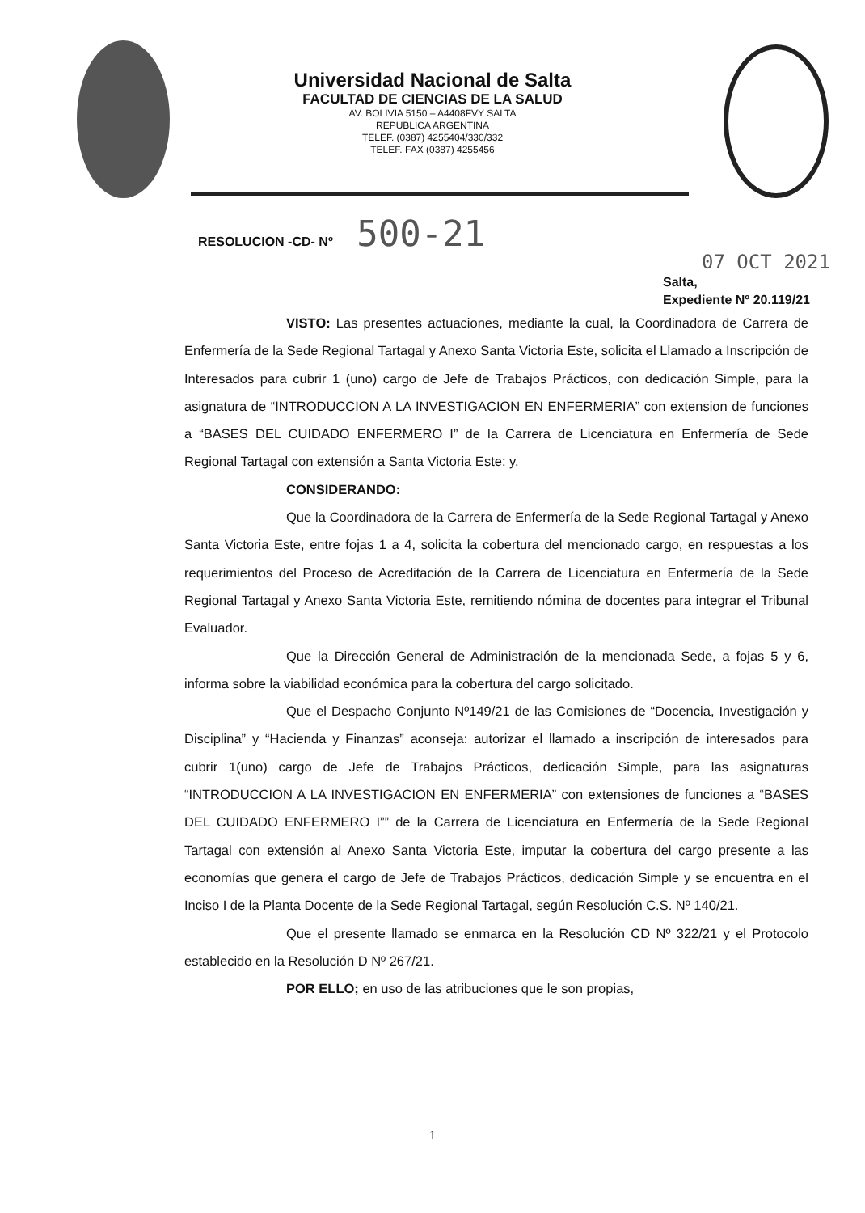Universidad Nacional de Salta
FACULTAD DE CIENCIAS DE LA SALUD
AV. BOLIVIA 5150 – A4408FVY SALTA
REPUBLICA ARGENTINA
TELEF. (0387) 4255404/330/332
TELEF. FAX (0387) 4255456
RESOLUCION -CD- Nº 500-21
07 OCT 2021
Salta,
Expediente Nº 20.119/21
VISTO: Las presentes actuaciones, mediante la cual, la Coordinadora de Carrera de Enfermería de la Sede Regional Tartagal y Anexo Santa Victoria Este, solicita el Llamado a Inscripción de Interesados para cubrir 1 (uno) cargo de Jefe de Trabajos Prácticos, con dedicación Simple, para la asignatura de “INTRODUCCION A LA INVESTIGACION EN ENFERMERIA” con extension de funciones a “BASES DEL CUIDADO ENFERMERO I” de la Carrera de Licenciatura en Enfermería de Sede Regional Tartagal con extensión a Santa Victoria Este; y,
CONSIDERANDO:
Que la Coordinadora de la Carrera de Enfermería de la Sede Regional Tartagal y Anexo Santa Victoria Este, entre fojas 1 a 4, solicita la cobertura del mencionado cargo, en respuestas a los requerimientos del Proceso de Acreditación de la Carrera de Licenciatura en Enfermería de la Sede Regional Tartagal y Anexo Santa Victoria Este, remitiendo nómina de docentes para integrar el Tribunal Evaluador.
Que la Dirección General de Administración de la mencionada Sede, a fojas 5 y 6, informa sobre la viabilidad económica para la cobertura del cargo solicitado.
Que el Despacho Conjunto Nº149/21 de las Comisiones de “Docencia, Investigación y Disciplina” y “Hacienda y Finanzas” aconseja: autorizar el llamado a inscripción de interesados para cubrir 1(uno) cargo de Jefe de Trabajos Prácticos, dedicación Simple, para las asignaturas “INTRODUCCION A LA INVESTIGACION EN ENFERMERIA” con extensiones de funciones a “BASES DEL CUIDADO ENFERMERO I”” de la Carrera de Licenciatura en Enfermería de la Sede Regional Tartagal con extensión al Anexo Santa Victoria Este, imputar la cobertura del cargo presente a las economías que genera el cargo de Jefe de Trabajos Prácticos, dedicación Simple y se encuentra en el Inciso I de la Planta Docente de la Sede Regional Tartagal, según Resolución C.S. Nº 140/21.
Que el presente llamado se enmarca en la Resolución CD Nº 322/21 y el Protocolo establecido en la Resolución D Nº 267/21.
POR ELLO; en uso de las atribuciones que le son propias,
1